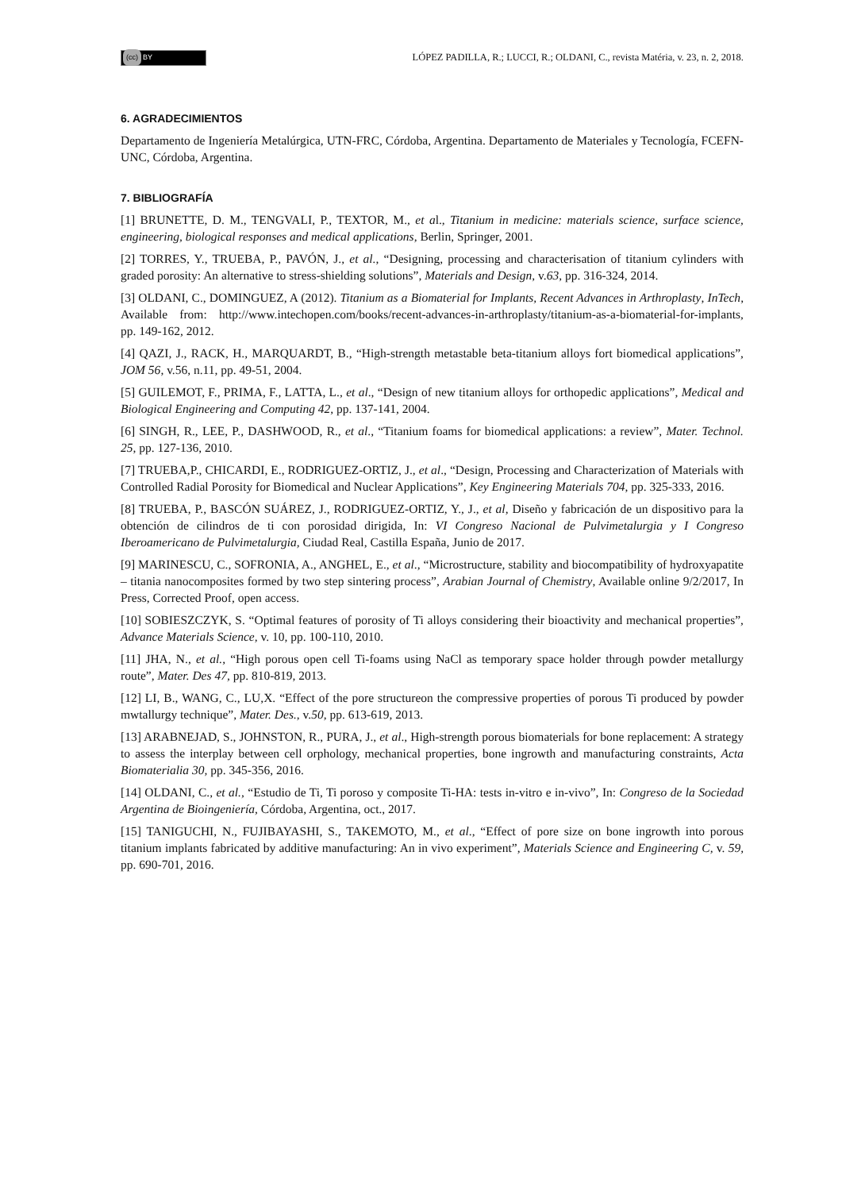(cc) BY
LÓPEZ PADILLA, R.; LUCCI, R.; OLDANI, C., revista Matéria, v. 23, n. 2, 2018.
6. AGRADECIMIENTOS
Departamento de Ingeniería Metalúrgica, UTN-FRC, Córdoba, Argentina. Departamento de Materiales y Tecnología, FCEFN-UNC, Córdoba, Argentina.
7. BIBLIOGRAFÍA
[1] BRUNETTE, D. M., TENGVALI, P., TEXTOR, M., et al., Titanium in medicine: materials science, surface science, engineering, biological responses and medical applications, Berlin, Springer, 2001.
[2] TORRES, Y., TRUEBA, P., PAVÓN, J., et al., “Designing, processing and characterisation of titanium cylinders with graded porosity: An alternative to stress-shielding solutions”, Materials and Design, v.63, pp. 316-324, 2014.
[3] OLDANI, C., DOMINGUEZ, A (2012). Titanium as a Biomaterial for Implants, Recent Advances in Arthroplasty, InTech, Available from: http://www.intechopen.com/books/recent-advances-in-arthroplasty/titanium-as-a-biomaterial-for-implants, pp. 149-162, 2012.
[4] QAZI, J., RACK, H., MARQUARDT, B., “High-strength metastable beta-titanium alloys fort biomedical applications”, JOM 56, v.56, n.11, pp. 49-51, 2004.
[5] GUILEMOT, F., PRIMA, F., LATTA, L., et al., “Design of new titanium alloys for orthopedic applications”, Medical and Biological Engineering and Computing 42, pp. 137-141, 2004.
[6] SINGH, R., LEE, P., DASHWOOD, R., et al., “Titanium foams for biomedical applications: a review”, Mater. Technol. 25, pp. 127-136, 2010.
[7] TRUEBA,P., CHICARDI, E., RODRIGUEZ-ORTIZ, J., et al., “Design, Processing and Characterization of Materials with Controlled Radial Porosity for Biomedical and Nuclear Applications”, Key Engineering Materials 704, pp. 325-333, 2016.
[8] TRUEBA, P., BASCÓN SUÁREZ, J., RODRIGUEZ-ORTIZ, Y., J., et al, Diseño y fabricación de un dispositivo para la obtención de cilindros de ti con porosidad dirigida, In: VI Congreso Nacional de Pulvimetalurgia y I Congreso Iberoamericano de Pulvimetalurgia, Ciudad Real, Castilla España, Junio de 2017.
[9] MARINESCU, C., SOFRONIA, A., ANGHEL, E., et al., “Microstructure, stability and biocompatibility of hydroxyapatite – titania nanocomposites formed by two step sintering process”, Arabian Journal of Chemistry, Available online 9/2/2017, In Press, Corrected Proof, open access.
[10] SOBIESZCZYK, S. “Optimal features of porosity of Ti alloys considering their bioactivity and mechanical properties”, Advance Materials Science, v. 10, pp. 100-110, 2010.
[11] JHA, N., et al., “High porous open cell Ti-foams using NaCl as temporary space holder through powder metallurgy route”, Mater. Des 47, pp. 810-819, 2013.
[12] LI, B., WANG, C., LU,X. “Effect of the pore structureon the compressive properties of porous Ti produced by powder mwtallurgy technique”, Mater. Des., v.50, pp. 613-619, 2013.
[13] ARABNEJAD, S., JOHNSTON, R., PURA, J., et al., High-strength porous biomaterials for bone replacement: A strategy to assess the interplay between cell orphology, mechanical properties, bone ingrowth and manufacturing constraints, Acta Biomaterialia 30, pp. 345-356, 2016.
[14] OLDANI, C., et al., “Estudio de Ti, Ti poroso y composite Ti-HA: tests in-vitro e in-vivo”, In: Congreso de la Sociedad Argentina de Bioingeniería, Córdoba, Argentina, oct., 2017.
[15] TANIGUCHI, N., FUJIBAYASHI, S., TAKEMOTO, M., et al., “Effect of pore size on bone ingrowth into porous titanium implants fabricated by additive manufacturing: An in vivo experiment”, Materials Science and Engineering C, v. 59, pp. 690-701, 2016.